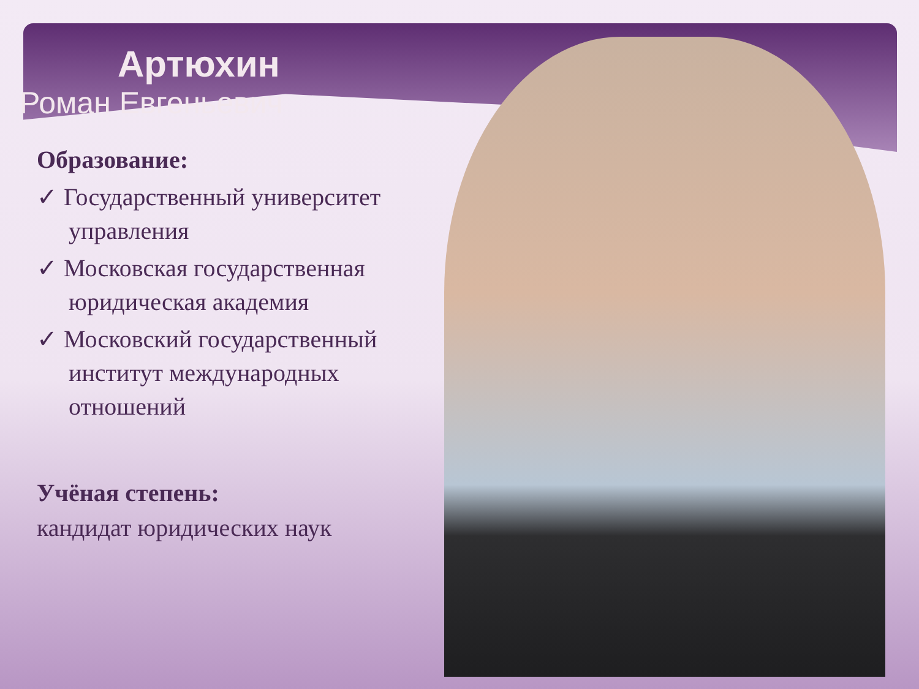Артюхин
Роман Евгеньевич
Образование:
✓ Государственный университет управления
✓ Московская государственная юридическая академия
✓ Московский государственный институт международных отношений
Учёная степень:
кандидат юридических наук